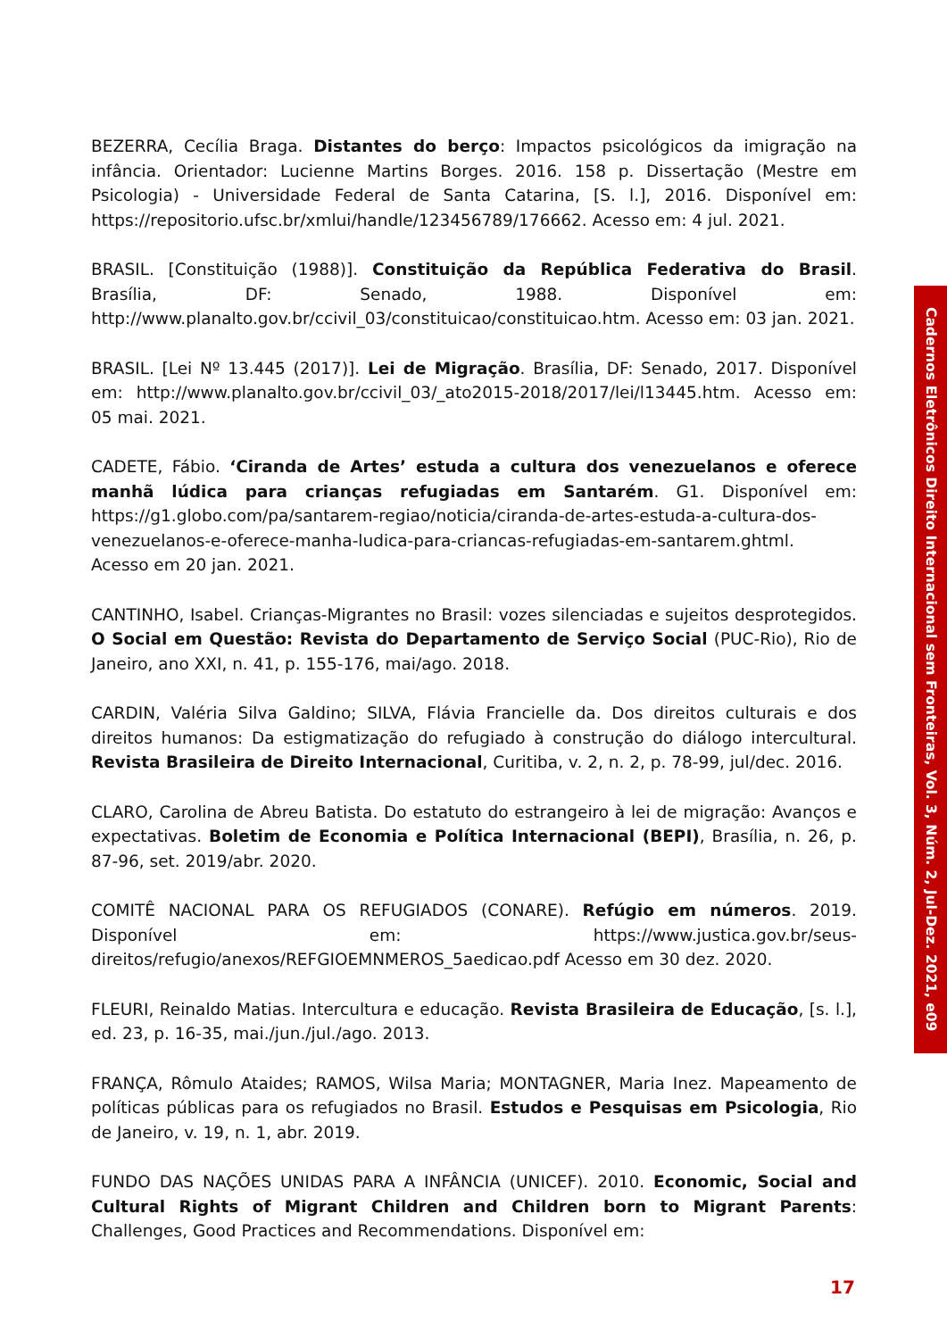Cadernos Eletrônicos Direito Internacional sem Fronteiras, Vol. 3, Núm. 2, Jul-Dez. 2021, e09
BEZERRA, Cecília Braga. Distantes do berço: Impactos psicológicos da imigração na infância. Orientador: Lucienne Martins Borges. 2016. 158 p. Dissertação (Mestre em Psicologia) - Universidade Federal de Santa Catarina, [S. l.], 2016. Disponível em: https://repositorio.ufsc.br/xmlui/handle/123456789/176662. Acesso em: 4 jul. 2021.
BRASIL. [Constituição (1988)]. Constituição da República Federativa do Brasil. Brasília, DF: Senado, 1988. Disponível em: http://www.planalto.gov.br/ccivil_03/constituicao/constituicao.htm. Acesso em: 03 jan. 2021.
BRASIL. [Lei Nº 13.445 (2017)]. Lei de Migração. Brasília, DF: Senado, 2017. Disponível em: http://www.planalto.gov.br/ccivil_03/_ato2015-2018/2017/lei/l13445.htm. Acesso em: 05 mai. 2021.
CADETE, Fábio. ‘Ciranda de Artes’ estuda a cultura dos venezuelanos e oferece manhã lúdica para crianças refugiadas em Santarém. G1. Disponível em: https://g1.globo.com/pa/santarem-regiao/noticia/ciranda-de-artes-estuda-a-cultura-dos-venezuelanos-e-oferece-manha-ludica-para-criancas-refugiadas-em-santarem.ghtml. Acesso em 20 jan. 2021.
CANTINHO, Isabel. Crianças-Migrantes no Brasil: vozes silenciadas e sujeitos desprotegidos. O Social em Questão: Revista do Departamento de Serviço Social (PUC-Rio), Rio de Janeiro, ano XXI, n. 41, p. 155-176, mai/ago. 2018.
CARDIN, Valéria Silva Galdino; SILVA, Flávia Francielle da. Dos direitos culturais e dos direitos humanos: Da estigmatização do refugiado à construção do diálogo intercultural. Revista Brasileira de Direito Internacional, Curitiba, v. 2, n. 2, p. 78-99, jul/dec. 2016.
CLARO, Carolina de Abreu Batista. Do estatuto do estrangeiro à lei de migração: Avanços e expectativas. Boletim de Economia e Política Internacional (BEPI), Brasília, n. 26, p. 87-96, set. 2019/abr. 2020.
COMITÊ NACIONAL PARA OS REFUGIADOS (CONARE). Refúgio em números. 2019. Disponível em: https://www.justica.gov.br/seus-direitos/refugio/anexos/REFGIOEMNMEROS_5aedicao.pdf Acesso em 30 dez. 2020.
FLEURI, Reinaldo Matias. Intercultura e educação. Revista Brasileira de Educação, [s. l.], ed. 23, p. 16-35, mai./jun./jul./ago. 2013.
FRANÇA, Rômulo Ataides; RAMOS, Wilsa Maria; MONTAGNER, Maria Inez. Mapeamento de políticas públicas para os refugiados no Brasil. Estudos e Pesquisas em Psicologia, Rio de Janeiro, v. 19, n. 1, abr. 2019.
FUNDO DAS NAÇÕES UNIDAS PARA A INFÂNCIA (UNICEF). 2010. Economic, Social and Cultural Rights of Migrant Children and Children born to Migrant Parents: Challenges, Good Practices and Recommendations. Disponível em:
17